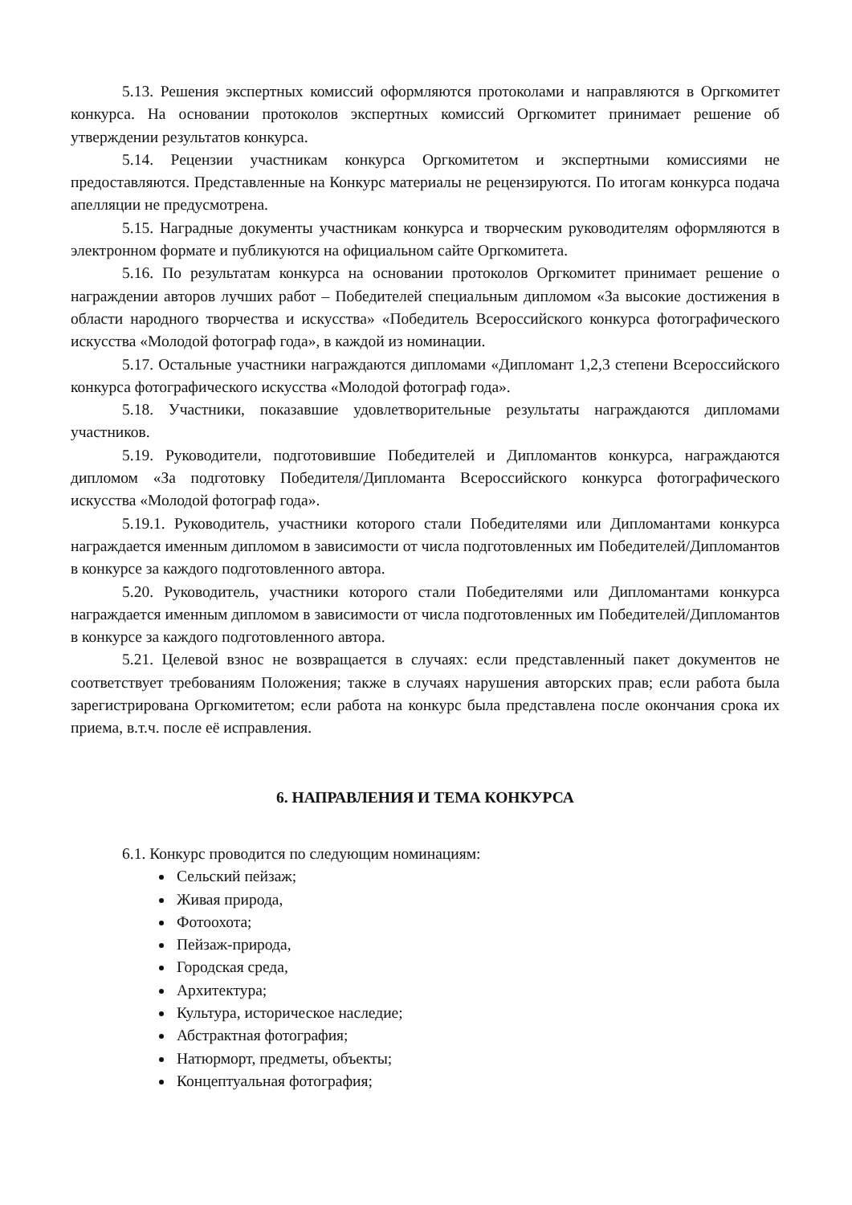5.13. Решения экспертных комиссий оформляются протоколами и направляются в Оргкомитет конкурса. На основании протоколов экспертных комиссий Оргкомитет принимает решение об утверждении результатов конкурса.
5.14. Рецензии участникам конкурса Оргкомитетом и экспертными комиссиями не предоставляются. Представленные на Конкурс материалы не рецензируются. По итогам конкурса подача апелляции не предусмотрена.
5.15. Наградные документы участникам конкурса и творческим руководителям оформляются в электронном формате и публикуются на официальном сайте Оргкомитета.
5.16. По результатам конкурса на основании протоколов Оргкомитет принимает решение о награждении авторов лучших работ – Победителей специальным дипломом «За высокие достижения в области народного творчества и искусства» «Победитель Всероссийского конкурса фотографического искусства «Молодой фотограф года», в каждой из номинации.
5.17. Остальные участники награждаются дипломами «Дипломант 1,2,3 степени Всероссийского конкурса фотографического искусства «Молодой фотограф года».
5.18. Участники, показавшие удовлетворительные результаты награждаются дипломами участников.
5.19. Руководители, подготовившие Победителей и Дипломантов конкурса, награждаются дипломом «За подготовку Победителя/Дипломанта Всероссийского конкурса фотографического искусства «Молодой фотограф года».
5.19.1. Руководитель, участники которого стали Победителями или Дипломантами конкурса награждается именным дипломом в зависимости от числа подготовленных им Победителей/Дипломантов в конкурсе за каждого подготовленного автора.
5.20. Руководитель, участники которого стали Победителями или Дипломантами конкурса награждается именным дипломом в зависимости от числа подготовленных им Победителей/Дипломантов в конкурсе за каждого подготовленного автора.
5.21. Целевой взнос не возвращается в случаях: если представленный пакет документов не соответствует требованиям Положения; также в случаях нарушения авторских прав; если работа была зарегистрирована Оргкомитетом; если работа на конкурс была представлена после окончания срока их приема, в.т.ч. после её исправления.
6. НАПРАВЛЕНИЯ И ТЕМА КОНКУРСА
6.1. Конкурс проводится по следующим номинациям:
Сельский пейзаж;
Живая природа,
Фотоохота;
Пейзаж-природа,
Городская среда,
Архитектура;
Культура, историческое наследие;
Абстрактная фотография;
Натюрморт, предметы, объекты;
Концептуальная фотография;